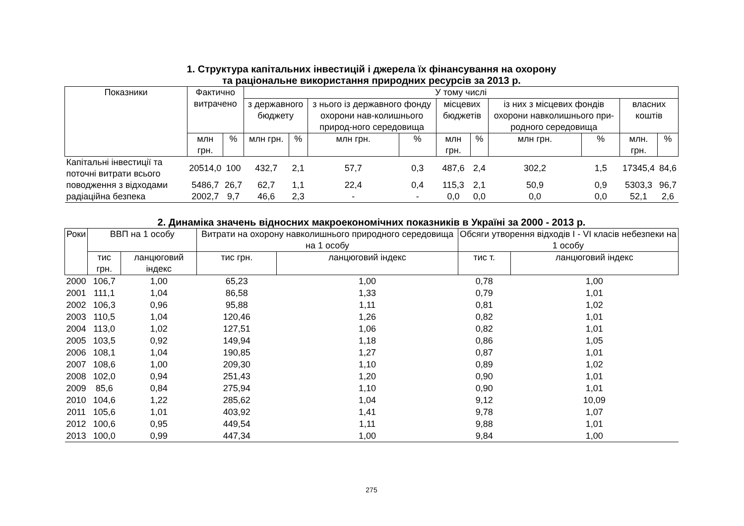1. Структура капітальних інвестицій і джерела їх фінансування на охорону
та раціональне використання природних ресурсів за 2013 р.
| Показники | Фактично витрачено | | У тому числі | | | | | | | | | |
| --- | --- | --- | --- | --- | --- | --- | --- | --- | --- | --- | --- | --- |
| | | | з державного бюджету | | з нього із державного фонду охорони нав-колишнього природ-ного середовища | | місцевих бюджетів | | із них з місцевих фондів охорони навколишнього при-родного середовища | | власних коштів | |
| | млн грн. | % | млн грн. | % | млн грн. | % | млн грн. | % | млн грн. | % | млн. грн. | % |
| Капітальні інвестиції та поточні витрати всього | 20514,0 | 100 | 432,7 | 2,1 | 57,7 | 0,3 | 487,6 | 2,4 | 302,2 | 1,5 | 17345,4 | 84,6 |
| поводження з відходами | 5486,7 | 26,7 | 62,7 | 1,1 | 22,4 | 0,4 | 115,3 | 2,1 | 50,9 | 0,9 | 5303,3 | 96,7 |
| радіаційна безпека | 2002,7 | 9,7 | 46,6 | 2,3 | - | - | 0,0 | 0,0 | 0,0 | 0,0 | 52,1 | 2,6 |
2. Динаміка значень відносних макроекономічних показників в Україні за 2000 - 2013 р.
| Роки | ВВП на 1 особу | | Витрати на охорону навколишнього природного середовища на 1 особу | | Обсяги утворення відходів I - VI класів небезпеки на 1 особу | |
| --- | --- | --- | --- | --- | --- | --- |
| | тис грн. | ланцюговий індекс | тис грн. | ланцюговий індекс | тис т. | ланцюговий індекс |
| 2000 | 106,7 | 1,00 | 65,23 | 1,00 | 0,78 | 1,00 |
| 2001 | 111,1 | 1,04 | 86,58 | 1,33 | 0,79 | 1,01 |
| 2002 | 106,3 | 0,96 | 95,88 | 1,11 | 0,81 | 1,02 |
| 2003 | 110,5 | 1,04 | 120,46 | 1,26 | 0,82 | 1,01 |
| 2004 | 113,0 | 1,02 | 127,51 | 1,06 | 0,82 | 1,01 |
| 2005 | 103,5 | 0,92 | 149,94 | 1,18 | 0,86 | 1,05 |
| 2006 | 108,1 | 1,04 | 190,85 | 1,27 | 0,87 | 1,01 |
| 2007 | 108,6 | 1,00 | 209,30 | 1,10 | 0,89 | 1,02 |
| 2008 | 102,0 | 0,94 | 251,43 | 1,20 | 0,90 | 1,01 |
| 2009 | 85,6 | 0,84 | 275,94 | 1,10 | 0,90 | 1,01 |
| 2010 | 104,6 | 1,22 | 285,62 | 1,04 | 9,12 | 10,09 |
| 2011 | 105,6 | 1,01 | 403,92 | 1,41 | 9,78 | 1,07 |
| 2012 | 100,6 | 0,95 | 449,54 | 1,11 | 9,88 | 1,01 |
| 2013 | 100,0 | 0,99 | 447,34 | 1,00 | 9,84 | 1,00 |
275